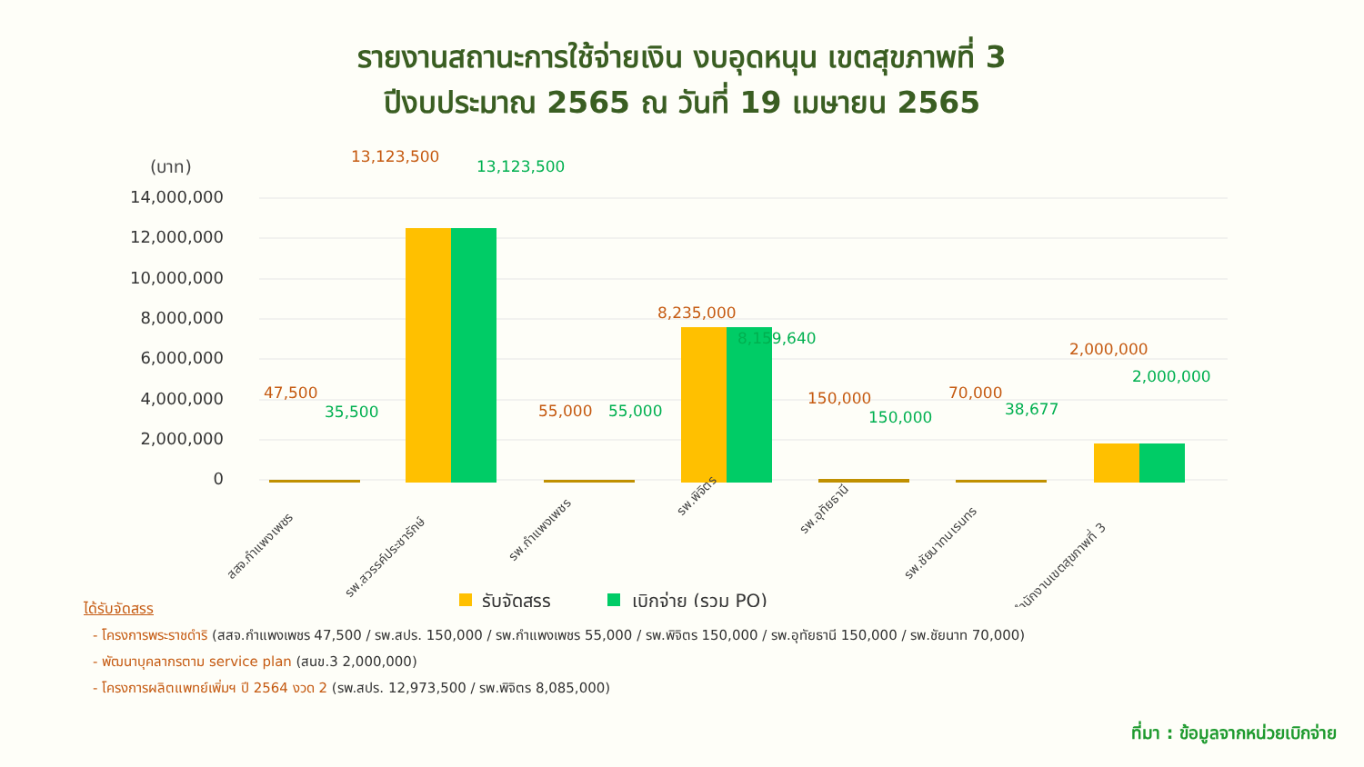รายงานสถานะการใช้จ่ายเงิน งบอุดหนุน เขตสุขภาพที่ 3
ปีงบประมาณ 2565 ณ วันที่ 19 เมษายน 2565
(บาท)
14,000,000
12,000,000
10,000,000
8,000,000
6,000,000
4,000,000
2,000,000
0
47,500
13,123,500
55,000
8,235,000
150,000
70,000
2,000,000
35,500
13,123,500
55,000
8,159,640
150,000
38,677
2,000,000
สสจ.กำแพงเพชร
รพ.สวรรค์ประชารักษ์
รพ.กำแพงเพชร
รพ.พิจิตร
รพ.อุทัยธานี
รพ.ชัยนาทนเรนทร
สำนักงานเขตสุขภาพที่ 3
รับจัดสรร
เบิกจ่าย (รวม PO)
ได้รับจัดสรร
- โครงการพระราชดำริ (สสจ.กำแพงเพชร 47,500 / รพ.สปร. 150,000 / รพ.กำแพงเพชร 55,000 / รพ.พิจิตร 150,000 / รพ.อุทัยธานี 150,000 / รพ.ชัยนาท 70,000)
- พัฒนาบุคลากรตาม service plan (สนข.3 2,000,000)
- โครงการผลิตแพทย์เพิ่มฯ ปี 2564 งวด 2 (รพ.สปร. 12,973,500 / รพ.พิจิตร 8,085,000)
ที่มา : ข้อมูลจากหน่วยเบิกจ่าย